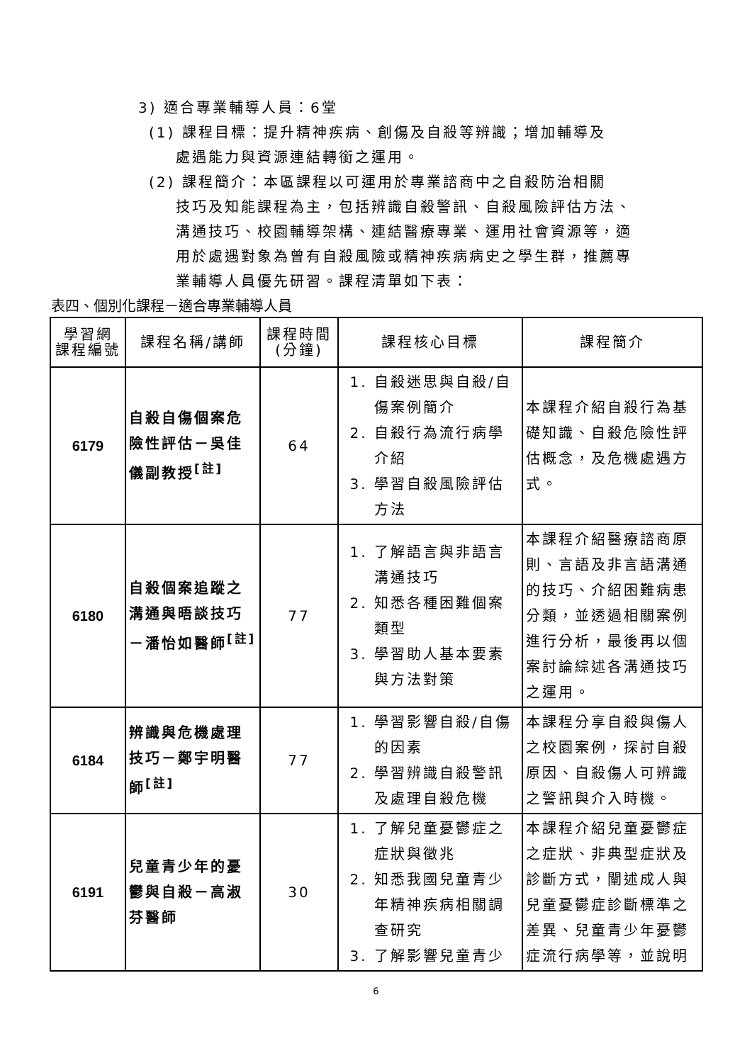3) 適合專業輔導人員：6堂
(1) 課程目標：提升精神疾病、創傷及自殺等辨識；增加輔導及
處遇能力與資源連結轉銜之運用。
(2) 課程簡介：本區課程以可運用於專業諮商中之自殺防治相關
技巧及知能課程為主，包括辨識自殺警訊、自殺風險評估方法、溝通技巧、校園輔導架構、連結醫療專業、運用社會資源等，適用於處遇對象為曾有自殺風險或精神疾病病史之學生群，推薦專業輔導人員優先研習。課程清單如下表：
表四、個別化課程－適合專業輔導人員
| 學習網 課程編號 | 課程名稱/講師 | 課程時間 (分鐘) | 課程核心目標 | 課程簡介 |
| --- | --- | --- | --- | --- |
| 6179 | 自殺自傷個案危險性評估－吳佳儀副教授<sup>[註]</sup> | 64 | 1. 自殺迷思與自殺/自傷案例簡介 2. 自殺行為流行病學介紹 3. 學習自殺風險評估方法 | 本課程介紹自殺行為基礎知識、自殺危險性評估概念，及危機處遇方式。 |
| 6180 | 自殺個案追蹤之溝通與晤談技巧－潘怡如醫師<sup>[註]</sup> | 77 | 1. 了解語言與非語言溝通技巧 2. 知悉各種困難個案類型 3. 學習助人基本要素與方法對策 | 本課程介紹醫療諮商原則、言語及非言語溝通的技巧、介紹困難病患分類，並透過相關案例進行分析，最後再以個案討論綜述各溝通技巧之運用。 |
| 6184 | 辨識與危機處理技巧－鄭宇明醫師<sup>[註]</sup> | 77 | 1. 學習影響自殺/自傷的因素 2. 學習辨識自殺警訊及處理自殺危機 | 本課程分享自殺與傷人之校園案例，探討自殺原因、自殺傷人可辨識之警訊與介入時機。 |
| 6191 | 兒童青少年的憂鬱與自殺－高淑芬醫師 | 30 | 1. 了解兒童憂鬱症之症狀與徵兆 2. 知悉我國兒童青少年精神疾病相關調查研究 3. 了解影響兒童青少 | 本課程介紹兒童憂鬱症之症狀、非典型症狀及診斷方式，闡述成人與兒童憂鬱症診斷標準之差異、兒童青少年憂鬱症流行病學等，並說明 |
6